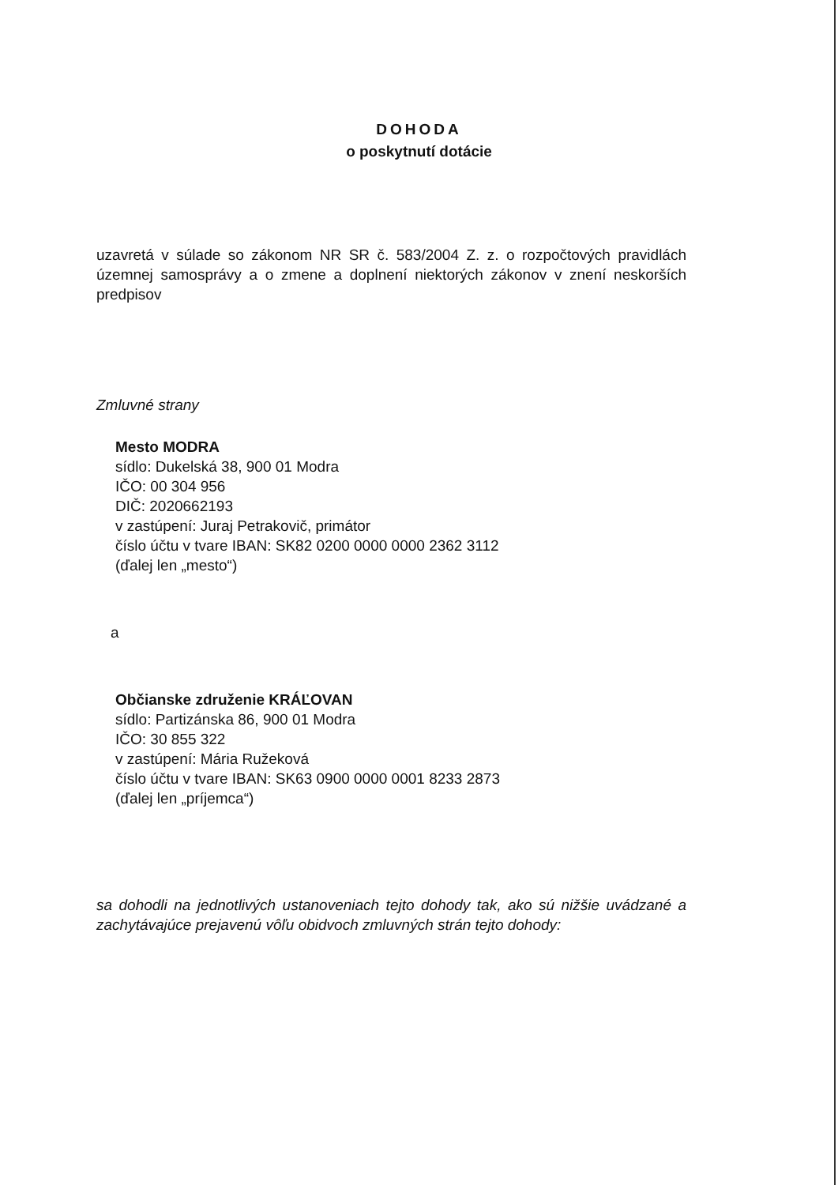DOHODA
o poskytnutí dotácie
uzavretá v súlade so zákonom NR SR č. 583/2004 Z. z. o rozpočtových pravidlách územnej samosprávy a o zmene a doplnení niektorých zákonov v znení neskorších predpisov
Zmluvné strany
Mesto MODRA
sídlo: Dukelská 38, 900 01 Modra
IČO: 00 304 956
DIČ: 2020662193
v zastúpení: Juraj Petrakovič, primátor
číslo účtu v tvare IBAN: SK82 0200 0000 0000 2362 3112
(ďalej len „mesto“)
a
Občianske združenie KRÁĽOVAN
sídlo: Partizánska 86, 900 01 Modra
IČO: 30 855 322
v zastúpení: Mária Ružeková
číslo účtu v tvare IBAN: SK63 0900 0000 0001 8233 2873
(ďalej len „príjemca“)
sa dohodli na jednotlivých ustanoveniach tejto dohody tak, ako sú nižšie uvádzané a zachytávajúce prejavenú vôľu obidvoch zmluvných strán tejto dohody: